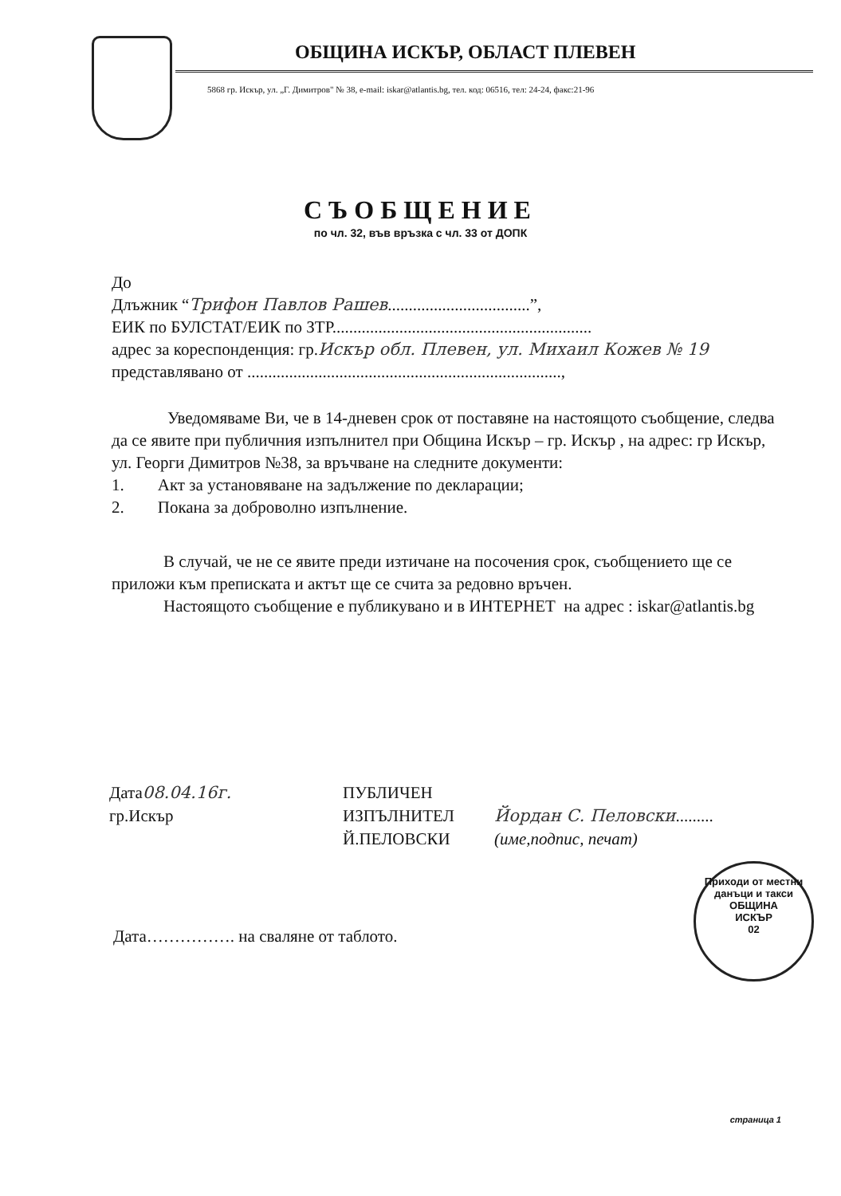ОБЩИНА ИСКЪР, ОБЛАСТ ПЛЕВЕН
5868 гр. Искър, ул. „Г. Димитров" № 38, e-mail: iskar@atlantis.bg, тел. код: 06516, тел: 24-24, факс:21-96
СЪОБЩЕНИЕ
по чл. 32, във връзка с чл. 33 от ДОПК
До
Длъжник “Трифон Павлов Рашев..................................”,
ЕИК по БУЛСТАТ/ЕИК по ЗТР..............................................................
адрес за кореспонденция: гр.Искър обл. Плевен, ул. Михаил Кожев № 19
представлявано от ...........................................................................,
Уведомяваме Ви, че в 14-дневен срок от поставяне на настоящото съобщение, следва да се явите при публичния изпълнител при Община Искър – гр. Искър , на адрес: гр Искър, ул. Георги Димитров №38, за връчване на следните документи:
1. Акт за установяване на задължение по декларации;
2. Покана за доброволно изпълнение.
В случай, че не се явите преди изтичане на посочения срок, съобщението ще се приложи към преписката и актът ще се счита за редовно връчен.
Настоящото съобщение е публикувано и в ИНТЕРНЕТ на адрес : iskar@atlantis.bg
Дата08.04.16г.
гр.Искър
ПУБЛИЧЕН
ИЗПЪЛНИТЕЛ
Й.ПЕЛОВСКИ
Йордан С. Пеловски.........
(име,подпис, печат)
Приходи от местни данъци и такси
ОБЩИНА
ИСКЪР
02
Дата……………. на сваляне от таблото.
страница 1